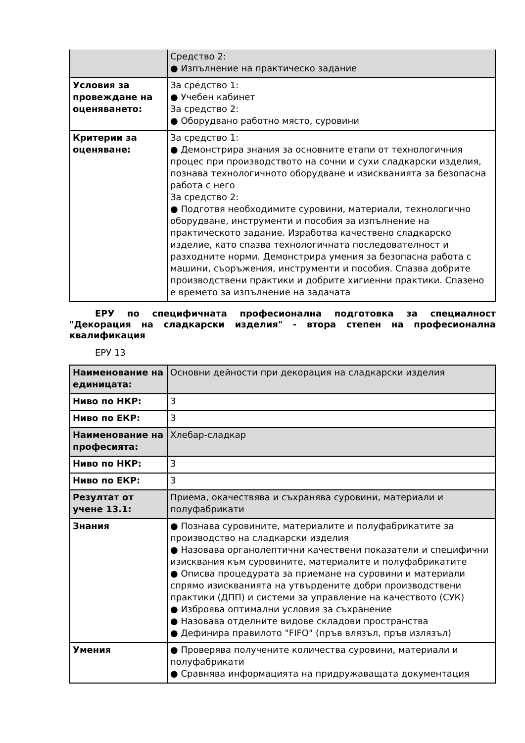| | Средство 2: ● Изпълнение на практическо задание |
| Условия за провеждане на оценяването: | За средство 1: ● Учебен кабинет За средство 2: ● Оборудвано работно място, суровини |
| Критерии за оценяване: | За средство 1: ● Демонстрира знания за основните етапи от технологичния процес при производството на сочни и сухи сладкарски изделия, познава технологичното оборудване и изискванията за безопасна работа с него За средство 2: ● Подготвя необходимите суровини, материали, технологично оборудване, инструменти и пособия за изпълнение на практическото задание. Изработва качествено сладкарско изделие, като спазва технологичната последователност и разходните норми. Демонстрира умения за безопасна работа с машини, съоръжения, инструменти и пособия. Спазва добрите производствени практики и добрите хигиенни практики. Спазено е времето за изпълнение на задачата |
ЕРУ по специфичната професионална подготовка за специалност "Декорация на сладкарски изделия" - втора степен на професионална квалификация
ЕРУ 13
| Наименование на единицата: | Основни дейности при декорация на сладкарски изделия |
| Ниво по НКР: | 3 |
| Ниво по ЕКР: | 3 |
| Наименование на професията: | Хлебар-сладкар |
| Ниво по НКР: | 3 |
| Ниво по ЕКР: | 3 |
| Резултат от учене 13.1: | Приема, окачествява и съхранява суровини, материали и полуфабрикати |
| Знания | ● Познава суровините, материалите и полуфабрикатите за производство на сладкарски изделия ● Назовава органолептични качествени показатели и специфични изисквания към суровините, материалите и полуфабрикатите ● Описва процедурата за приемане на суровини и материали спрямо изискванията на утвърдените добри производствени практики (ДПП) и системи за управление на качеството (СУК) ● Изброява оптимални условия за съхранение ● Назовава отделните видове складови пространства ● Дефинира правилото "FIFO" (пръв влязъл, пръв излязъл) |
| Умения | ● Проверява получените количества суровини, материали и полуфабрикати ● Сравнява информацията на придружаващата документация |